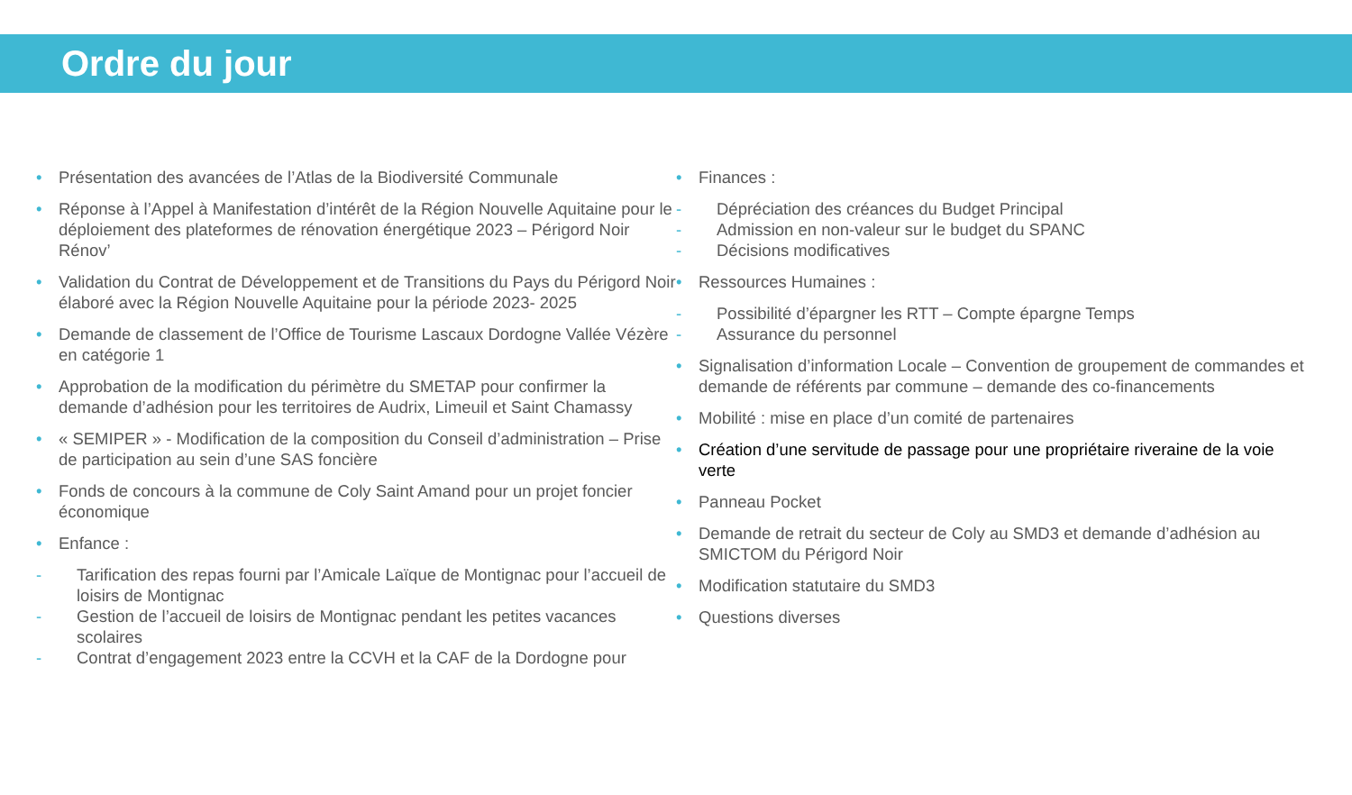Ordre du jour
• Présentation des avancées de l’Atlas de la Biodiversité Communale
• Réponse à l’Appel à Manifestation d’intérêt de la Région Nouvelle Aquitaine pour le déploiement des plateformes de rénovation énergétique 2023 – Périgord Noir Rénov’
• Validation du Contrat de Développement et de Transitions du Pays du Périgord Noir élaboré avec la Région Nouvelle Aquitaine pour la période 2023- 2025
• Demande de classement de l’Office de Tourisme Lascaux Dordogne Vallée Vézère en catégorie 1
• Approbation de la modification du périmètre du SMETAP pour confirmer la demande d’adhésion pour les territoires de Audrix, Limeuil et Saint Chamassy
• « SEMIPER » - Modification de la composition du Conseil d’administration – Prise de participation au sein d’une SAS foncière
• Fonds de concours à la commune de Coly Saint Amand pour un projet foncier économique
• Enfance :
- Tarification des repas fourni par l’Amicale Laïque de Montignac pour l’accueil de loisirs de Montignac
- Gestion de l’accueil de loisirs de Montignac pendant les petites vacances scolaires
- Contrat d’engagement 2023 entre la CCVH et la CAF de la Dordogne pour
• Finances :
- Dépréciation des créances du Budget Principal
- Admission en non-valeur sur le budget du SPANC
- Décisions modificatives
• Ressources Humaines :
- Possibilité d’épargner les RTT – Compte épargne Temps
- Assurance du personnel
• Signalisation d’information Locale – Convention de groupement de commandes et demande de référents par commune – demande des co-financements
• Mobilité : mise en place d’un comité de partenaires
• Création d’une servitude de passage pour une propriétaire riveraine de la voie verte
• Panneau Pocket
• Demande de retrait du secteur de Coly au SMD3 et demande d’adhésion au SMICTOM du Périgord Noir
• Modification statutaire du SMD3
• Questions diverses